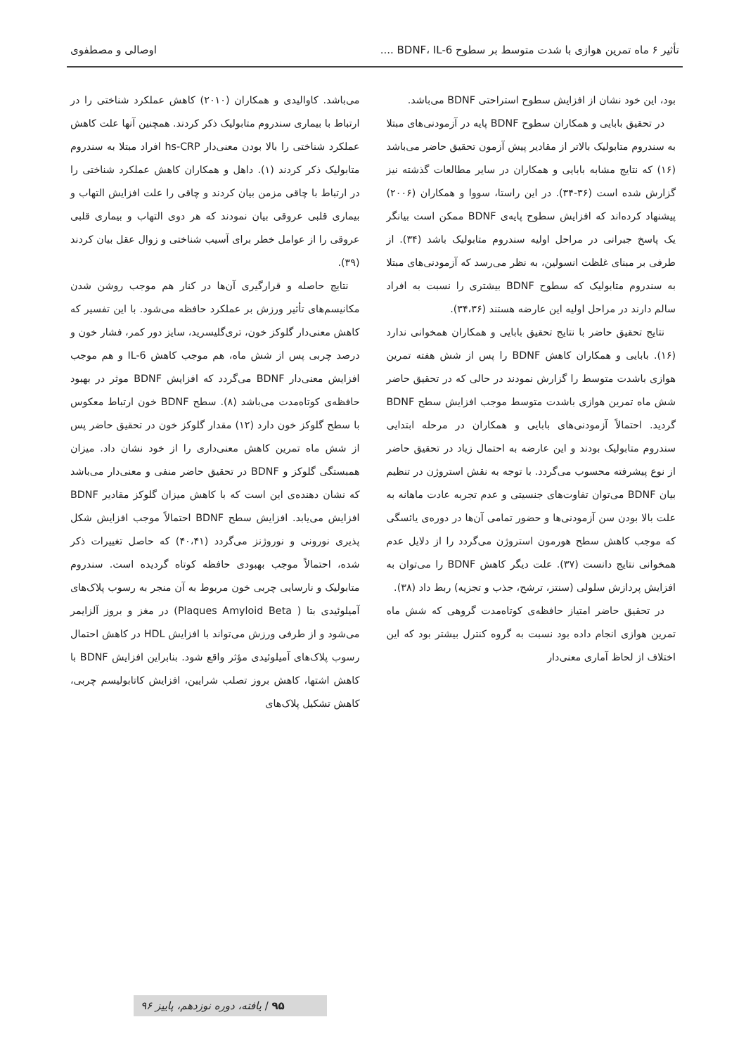تأثیر ۶ ماه تمرین هوازی با شدت متوسط بر سطوح BDNF، IL-6 .... اوصالی و مصطفوی
بود، این خود نشان از افزایش سطوح استراحتی BDNF می‌باشد.
در تحقیق بابایی و همکاران سطوح BDNF پایه در آزمودنی‌های مبتلا به سندروم متابولیک بالاتر از مقادیر پیش آزمون تحقیق حاضر می‌باشد (۱۶) که نتایج مشابه بابایی و همکاران در سایر مطالعات گذشته نیز گزارش شده است (۳۶-۳۴). در این راستا، سووا و همکاران (۲۰۰۶) پیشنهاد کرده‌اند که افزایش سطوح پایه‌ی BDNF ممکن است بیانگر یک پاسخ جبرانی در مراحل اولیه سندروم متابولیک باشد (۳۴). از طرفی بر مبنای غلظت انسولین، به نظر می‌رسد که آزمودنی‌های مبتلا به سندروم متابولیک که سطوح BDNF بیشتری را نسبت به افراد سالم دارند در مراحل اولیه این عارضه هستند (۳۴،۳۶).
نتایج تحقیق حاضر با نتایج تحقیق بابایی و همکاران همخوانی ندارد (۱۶). بابایی و همکاران کاهش BDNF را پس از شش هفته تمرین هوازی باشدت متوسط را گزارش نمودند در حالی که در تحقیق حاضر شش ماه تمرین هوازی باشدت متوسط موجب افزایش سطح BDNF گردید. احتمالاً آزمودنی‌های بابایی و همکاران در مرحله ابتدایی سندروم متابولیک بودند و این عارضه به احتمال زیاد در تحقیق حاضر از نوع پیشرفته محسوب می‌گردد. با توجه به نقش استروژن در تنظیم بیان BDNF می‌توان تفاوت‌های جنسیتی و عدم تجربه عادت ماهانه به علت بالا بودن سن آزمودنی‌ها و حضور تمامی آن‌ها در دوره‌ی یائسگی که موجب کاهش سطح هورمون استروژن می‌گردد را از دلایل عدم همخوانی نتایج دانست (۳۷). علت دیگر کاهش BDNF را می‌توان به افزایش پردازش سلولی (سنتز، ترشح، جذب و تجزیه) ربط داد (۳۸).
در تحقیق حاضر امتیاز حافظه‌ی کوتاه‌مدت گروهی که شش ماه تمرین هوازی انجام داده بود نسبت به گروه کنترل بیشتر بود که این اختلاف از لحاظ آماری معنی‌دار
می‌باشد. کاوالیدی و همکاران (۲۰۱۰) کاهش عملکرد شناختی را در ارتباط با بیماری سندروم متابولیک ذکر کردند. همچنین آنها علت کاهش عملکرد شناختی را بالا بودن معنی‌دار hs-CRP افراد مبتلا به سندروم متابولیک ذکر کردند (۱). داهل و همکاران کاهش عملکرد شناختی را در ارتباط با چاقی مزمن بیان کردند و چاقی را علت افزایش التهاب و بیماری قلبی عروقی بیان نمودند که هر دوی التهاب و بیماری قلبی عروقی را از عوامل خطر برای آسیب شناختی و زوال عقل بیان کردند (۳۹).
نتایج حاصله و قرارگیری آن‌ها در کنار هم موجب روشن شدن مکانیسم‌های تأثیر ورزش بر عملکرد حافظه می‌شود. با این تفسیر که کاهش معنی‌دار گلوکز خون، تری‌گلیسرید، سایز دور کمر، فشار خون و درصد چربی پس از شش ماه، هم موجب کاهش IL-6 و هم موجب افزایش معنی‌دار BDNF می‌گردد که افزایش BDNF موثر در بهبود حافظه‌ی کوتاه‌مدت می‌باشد (۸). سطح BDNF خون ارتباط معکوس با سطح گلوکز خون دارد (۱۲) مقدار گلوکز خون در تحقیق حاضر پس از شش ماه تمرین کاهش معنی‌داری را از خود نشان داد. میزان همبستگی گلوکز و BDNF در تحقیق حاضر منفی و معنی‌دار می‌باشد که نشان دهنده‌ی این است که با کاهش میزان گلوکز مقادیر BDNF افزایش می‌یابد. افزایش سطح BDNF احتمالاً موجب افزایش شکل پذیری نورونی و نوروژنز می‌گردد (۴۰،۴۱) که حاصل تغییرات ذکر شده، احتمالاً موجب بهبودی حافظه کوتاه گردیده است. سندروم متابولیک و نارسایی چربی خون مربوط به آن منجر به رسوب پلاک‌های آمیلوئیدی بتا ( Plaques Amyloid Beta) در مغز و بروز آلزایمر می‌شود و از طرفی ورزش می‌تواند با افزایش HDL در کاهش احتمال رسوب پلاک‌های آمیلوئیدی مؤثر واقع شود. بنابراین افزایش BDNF با کاهش اشتها، کاهش بروز تصلب شرایین، افزایش کاتابولیسم چربی، کاهش تشکیل پلاک‌های
۹۵ / یافته، دوره نوزدهم، پاییز ۹۶